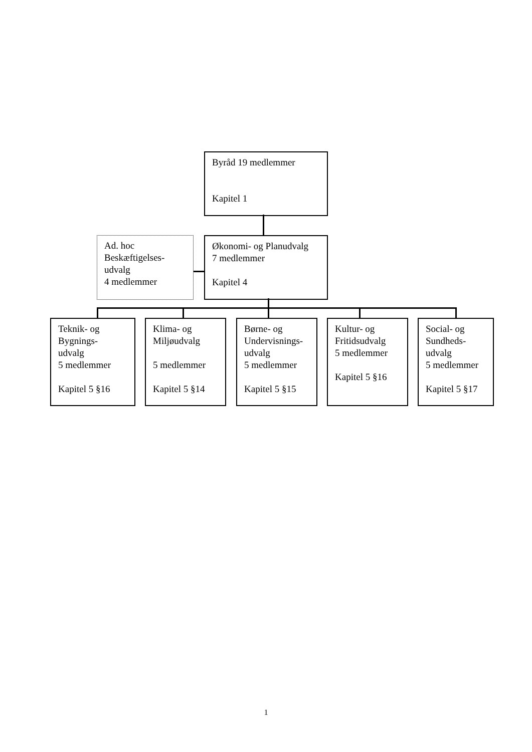Byråd 19 medlemmer
Kapitel 1
Ad. hoc
Beskæftigelses-
udvalg
4 medlemmer
Økonomi- og Planudvalg
7 medlemmer
Kapitel 4
Teknik- og
Bygnings-
udvalg
5 medlemmer
Kapitel 5 §16
Klima- og
Miljøudvalg
5 medlemmer
Kapitel 5 §14
Børne- og
Undervisnings-
udvalg
5 medlemmer
Kapitel 5 §15
Kultur- og
Fritidsudvalg
5 medlemmer
Kapitel 5 §16
Social- og
Sundheds-
udvalg
5 medlemmer
Kapitel 5 §17
1